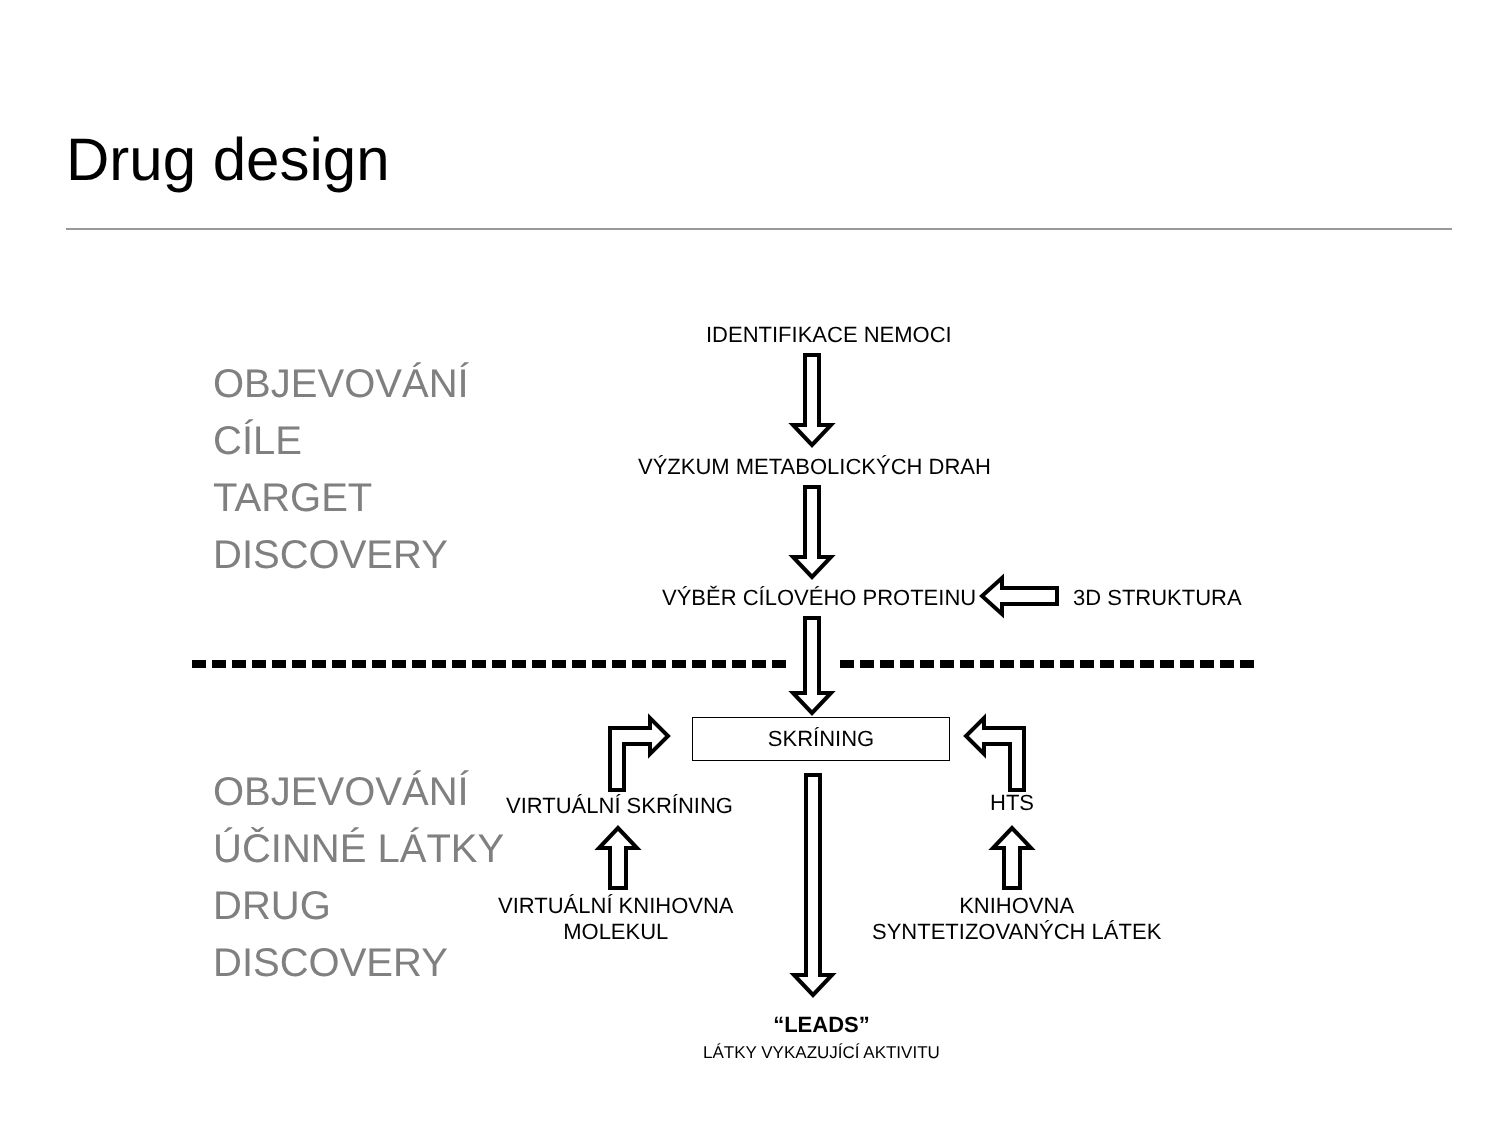Drug design
OBJEVOVÁNÍ
CÍLE
TARGET
DISCOVERY
OBJEVOVÁNÍ
ÚČINNÉ LÁTKY
DRUG
DISCOVERY
IDENTIFIKACE NEMOCI
VÝZKUM METABOLICKÝCH DRAH
VÝBĚR CÍLOVÉHO PROTEINU 3D STRUKTURA
SKRÍNING
VIRTUÁLNÍ SKRÍNING HTS
VIRTUÁLNÍ KNIHOVNA
MOLEKUL
KNIHOVNA
SYNTETIZOVANÝCH LÁTEK
“LEADS”
LÁTKY VYKAZUJÍCÍ AKTIVITU